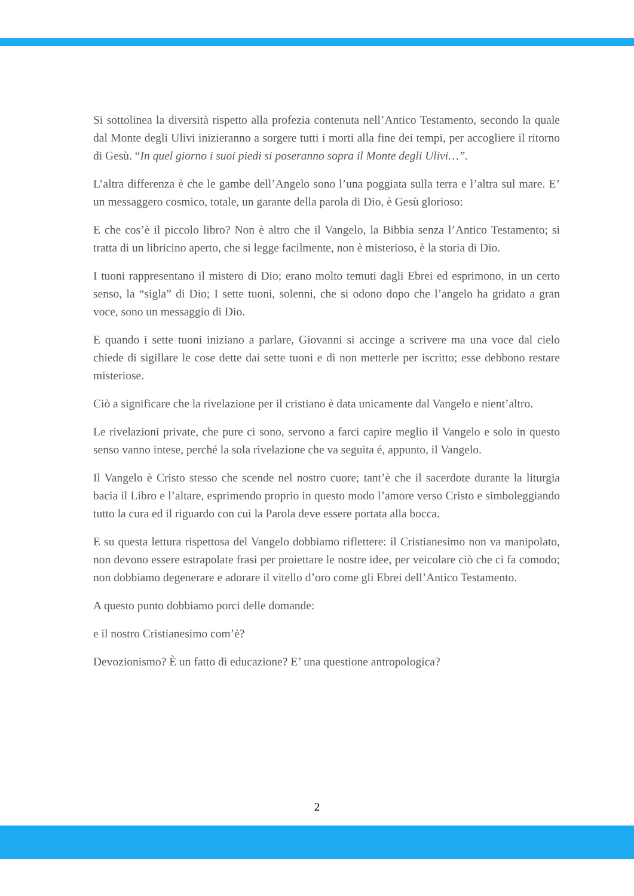Si sottolinea la diversità rispetto alla profezia contenuta nell’Antico Testamento, secondo la quale dal Monte degli Ulivi inizieranno a sorgere tutti i morti alla fine dei tempi, per accogliere il ritorno di Gesù. “In quel giorno i suoi piedi si poseranno sopra il Monte degli Ulivi…”.
L’altra differenza è che le gambe dell’Angelo sono l’una poggiata sulla terra e l’altra sul mare. E’ un messaggero cosmico, totale, un garante della parola di Dio, è Gesù glorioso:
E che cos’è il piccolo libro? Non è altro che il Vangelo, la Bibbia senza l’Antico Testamento; si tratta di un libricino aperto, che si legge facilmente, non è misterioso, è la storia di Dio.
I tuoni rappresentano il mistero di Dio; erano molto temuti dagli Ebrei ed esprimono, in un certo senso, la “sigla” di Dio; I sette tuoni, solenni, che si odono dopo che l’angelo ha gridato a gran voce, sono un messaggio di Dio.
E quando i sette tuoni iniziano a parlare, Giovanni si accinge a scrivere ma una voce dal cielo chiede di sigillare le cose dette dai sette tuoni e di non metterle per iscritto; esse debbono restare misteriose.
Ciò a significare che la rivelazione per il cristiano è data unicamente dal Vangelo e nient’altro.
Le rivelazioni private, che pure ci sono, servono a farci capire meglio il Vangelo e solo in questo senso vanno intese, perché la sola rivelazione che va seguita é, appunto, il Vangelo.
Il Vangelo è Cristo stesso che scende nel nostro cuore; tant’è che il sacerdote durante la liturgia bacia il Libro e l’altare, esprimendo proprio in questo modo l’amore verso Cristo e simboleggiando tutto la cura ed il riguardo con cui la Parola deve essere portata alla bocca.
E su questa lettura rispettosa del Vangelo dobbiamo riflettere: il Cristianesimo non va manipolato, non devono essere estrapolate frasi per proiettare le nostre idee, per veicolare ciò che ci fa comodo; non dobbiamo degenerare e adorare il vitello d’oro come gli Ebrei dell’Antico Testamento.
A questo punto dobbiamo porci delle domande:
e il nostro Cristianesimo com’è?
Devozionismo? È un fatto di educazione? E’ una questione antropologica?
2